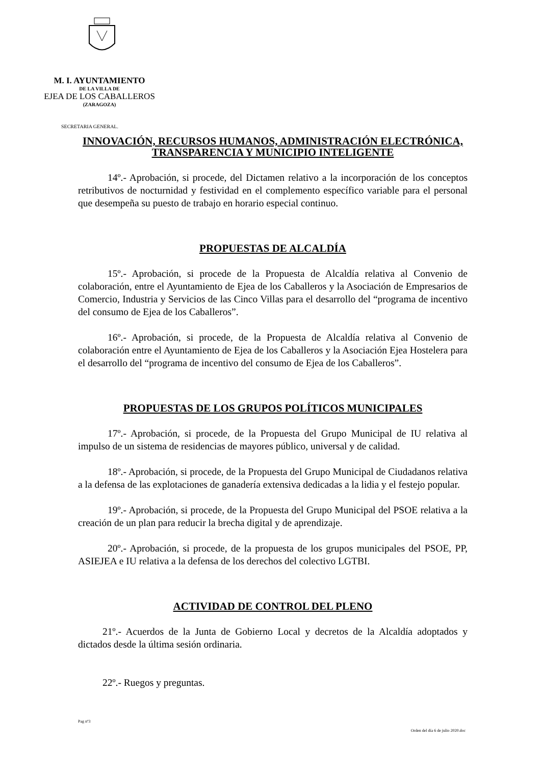M. I. AYUNTAMIENTO
DE LA VILLA DE
EJEA DE LOS CABALLEROS
(ZARAGOZA)
SECRETARIA GENERAL.
INNOVACIÓN, RECURSOS HUMANOS, ADMINISTRACIÓN ELECTRÓNICA, TRANSPARENCIA Y MUNICIPIO INTELIGENTE
14º.- Aprobación, si procede, del Dictamen relativo a la incorporación de los conceptos retributivos de nocturnidad y festividad en el complemento específico variable para el personal que desempeña su puesto de trabajo en horario especial continuo.
PROPUESTAS DE ALCALDÍA
15º.- Aprobación, si procede de la Propuesta de Alcaldía relativa al Convenio de colaboración, entre el Ayuntamiento de Ejea de los Caballeros y la Asociación de Empresarios de Comercio, Industria y Servicios de las Cinco Villas para el desarrollo del “programa de incentivo del consumo de Ejea de los Caballeros”.
16º.- Aprobación, si procede, de la Propuesta de Alcaldía relativa al Convenio de colaboración entre el Ayuntamiento de Ejea de los Caballeros y la Asociación Ejea Hostelera para el desarrollo del “programa de incentivo del consumo de Ejea de los Caballeros”.
PROPUESTAS DE LOS GRUPOS POLÍTICOS MUNICIPALES
17º.- Aprobación, si procede, de la Propuesta del Grupo Municipal de IU relativa al impulso de un sistema de residencias de mayores público, universal y de calidad.
18º.- Aprobación, si procede, de la Propuesta del Grupo Municipal de Ciudadanos relativa a la defensa de las explotaciones de ganadería extensiva dedicadas a la lidia y el festejo popular.
19º.- Aprobación, si procede, de la Propuesta del Grupo Municipal del PSOE relativa a la creación de un plan para reducir la brecha digital y de aprendizaje.
20º.- Aprobación, si procede, de la propuesta de los grupos municipales del PSOE, PP, ASIEJEA e IU relativa a la defensa de los derechos del colectivo LGTBI.
ACTIVIDAD DE CONTROL DEL PLENO
21º.- Acuerdos de la Junta de Gobierno Local y decretos de la Alcaldía adoptados y dictados desde la última sesión ordinaria.
22º.- Ruegos y preguntas.
Pag nº3
Orden del día 6 de julio 2020.doc